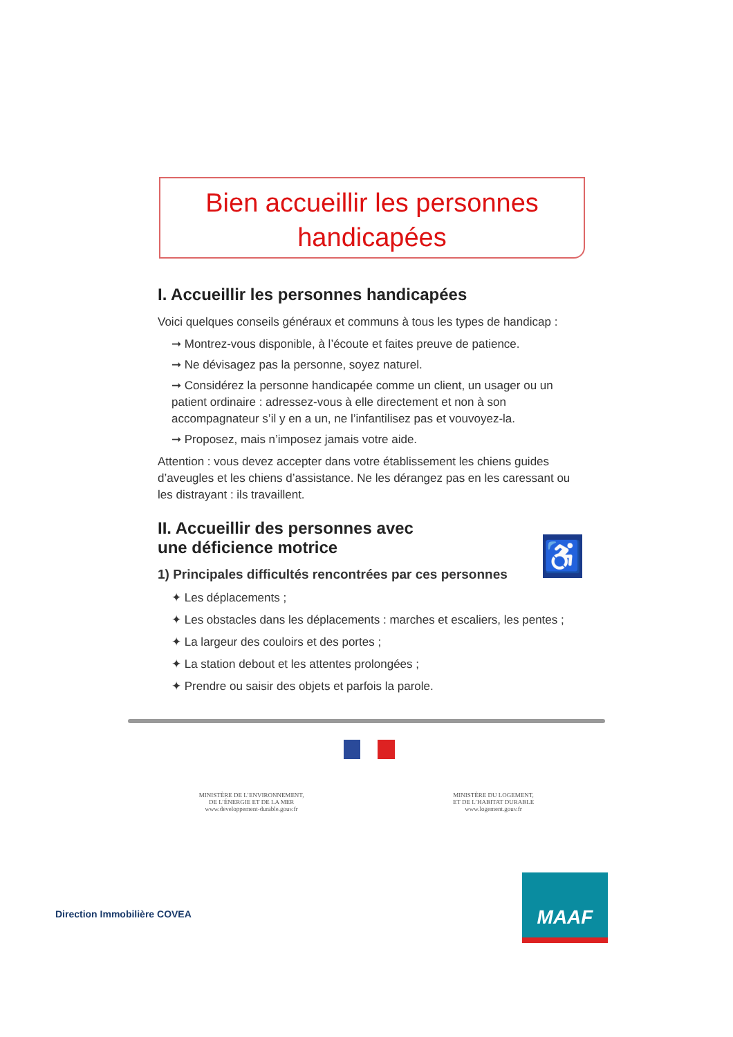Bien accueillir les personnes
handicapées
I. Accueillir les personnes handicapées
Voici quelques conseils généraux et communs à tous les types de handicap :
➞ Montrez-vous disponible, à l’écoute et faites preuve de patience.
➞ Ne dévisagez pas la personne, soyez naturel.
➞ Considérez la personne handicapée comme un client, un usager ou un patient ordinaire : adressez-vous à elle directement et non à son accompagnateur s’il y en a un, ne l’infantilisez pas et vouvoyez-la.
➞ Proposez, mais n’imposez jamais votre aide.
Attention : vous devez accepter dans votre établissement les chiens guides d’aveugles et les chiens d’assistance. Ne les dérangez pas en les caressant ou les distrayant : ils travaillent.
II. Accueillir des personnes avec
une déficience motrice
1) Principales difficultés rencontrées par ces personnes
✦ Les déplacements ;
✦ Les obstacles dans les déplacements : marches et escaliers, les pentes ;
✦ La largeur des couloirs et des portes ;
✦ La station debout et les attentes prolongées ;
✦ Prendre ou saisir des objets et parfois la parole.
♿
MINISTÈRE DE L’ENVIRONNEMENT,
DE L’ÉNERGIE ET DE LA MER
www.developpement-durable.gouv.fr
MINISTÈRE DU LOGEMENT,
ET DE L’HABITAT DURABLE
www.logement.gouv.fr
Direction Immobilière COVEA
MAAF